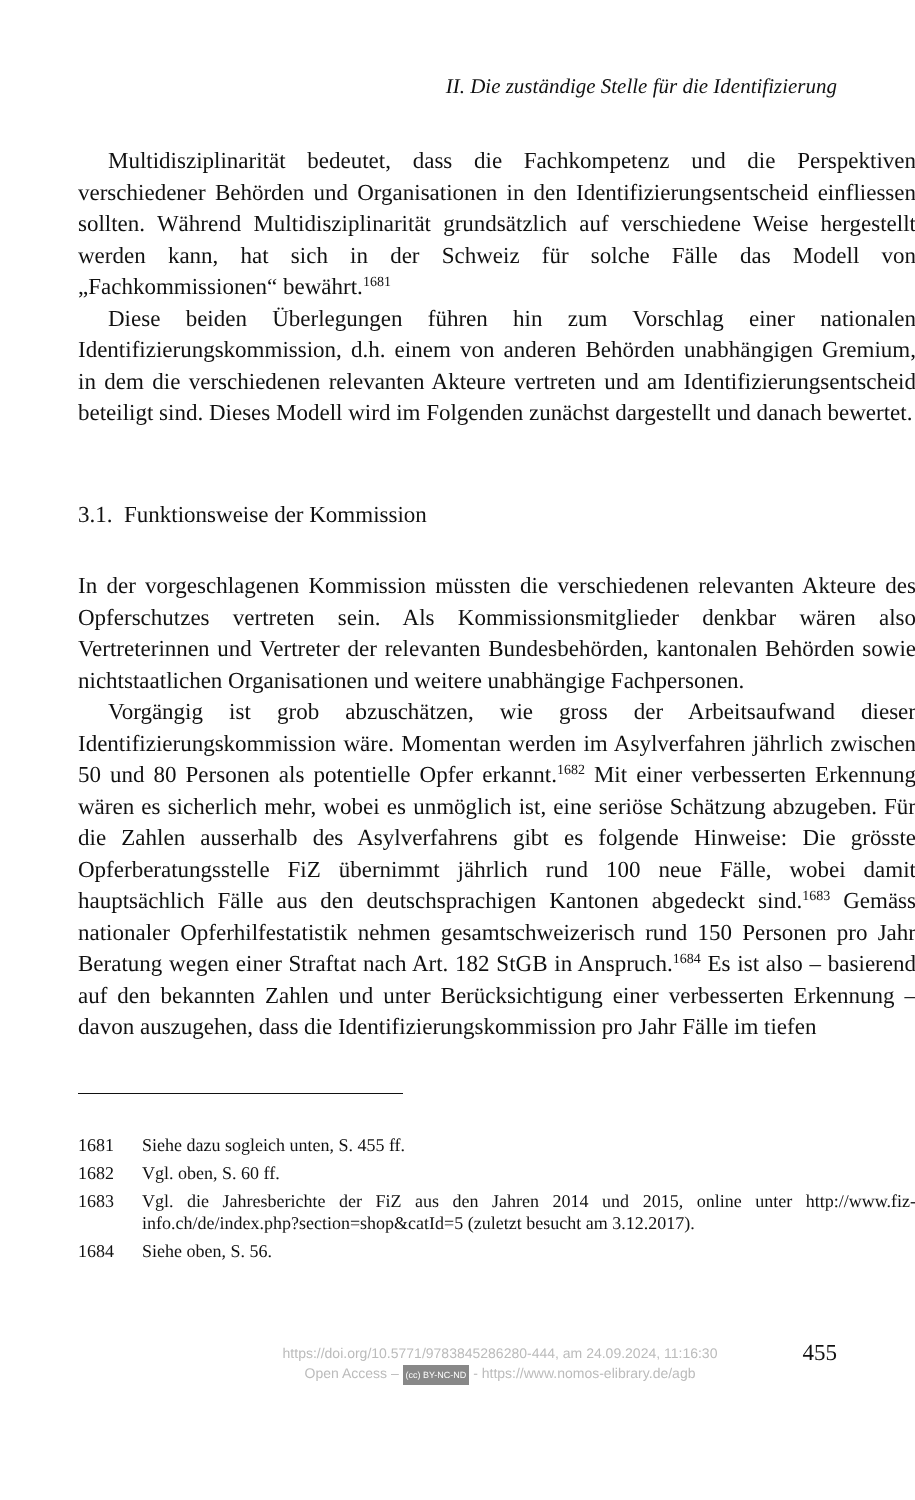II. Die zuständige Stelle für die Identifizierung
Multidisziplinarität bedeutet, dass die Fachkompetenz und die Perspektiven verschiedener Behörden und Organisationen in den Identifizierungsentscheid einfliessen sollten. Während Multidisziplinarität grundsätzlich auf verschiedene Weise hergestellt werden kann, hat sich in der Schweiz für solche Fälle das Modell von „Fachkommissionen“ bewährt.<sup>1681</sup>
Diese beiden Überlegungen führen hin zum Vorschlag einer nationalen Identifizierungskommission, d.h. einem von anderen Behörden unabhängigen Gremium, in dem die verschiedenen relevanten Akteure vertreten und am Identifizierungsentscheid beteiligt sind. Dieses Modell wird im Folgenden zunächst dargestellt und danach bewertet.
3.1. Funktionsweise der Kommission
In der vorgeschlagenen Kommission müssten die verschiedenen relevanten Akteure des Opferschutzes vertreten sein. Als Kommissionsmitglieder denkbar wären also Vertreterinnen und Vertreter der relevanten Bundesbehörden, kantonalen Behörden sowie nichtstaatlichen Organisationen und weitere unabhängige Fachpersonen.
Vorgängig ist grob abzuschätzen, wie gross der Arbeitsaufwand dieser Identifizierungskommission wäre. Momentan werden im Asylverfahren jährlich zwischen 50 und 80 Personen als potentielle Opfer erkannt.<sup>1682</sup> Mit einer verbesserten Erkennung wären es sicherlich mehr, wobei es unmöglich ist, eine seriöse Schätzung abzugeben. Für die Zahlen ausserhalb des Asylverfahrens gibt es folgende Hinweise: Die grösste Opferberatungsstelle FiZ übernimmt jährlich rund 100 neue Fälle, wobei damit hauptsächlich Fälle aus den deutschsprachigen Kantonen abgedeckt sind.<sup>1683</sup> Gemäss nationaler Opferhilfestatistik nehmen gesamtschweizerisch rund 150 Personen pro Jahr Beratung wegen einer Straftat nach Art. 182 StGB in Anspruch.<sup>1684</sup> Es ist also – basierend auf den bekannten Zahlen und unter Berücksichtigung einer verbesserten Erkennung – davon auszugehen, dass die Identifizierungskommission pro Jahr Fälle im tiefen
1681 Siehe dazu sogleich unten, S. 455 ff.
1682 Vgl. oben, S. 60 ff.
1683 Vgl. die Jahresberichte der FiZ aus den Jahren 2014 und 2015, online unter http://www.fiz-info.ch/de/index.php?section=shop&catId=5 (zuletzt besucht am 3.12.2017).
1684 Siehe oben, S. 56.
https://doi.org/10.5771/9783845286280-444, am 24.09.2024, 11:16:30
Open Access – (cc) BY-NC-ND - https://www.nomos-elibrary.de/agb
455